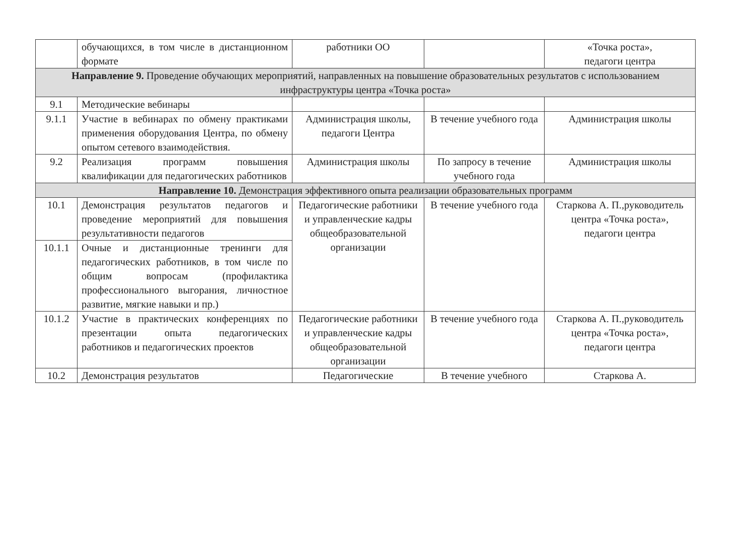| | обучающихся, в том числе в дистанционном формате | работники ОО | | «Точка роста», педагоги центра |
| Направление 9. Проведение обучающих мероприятий, направленных на повышение образовательных результатов с использованием инфраструктуры центра «Точка роста» | | | | |
| 9.1 | Методические вебинары | | | |
| 9.1.1 | Участие в вебинарах по обмену практиками применения оборудования Центра, по обмену опытом сетевого взаимодействия. | Администрация школы, педагоги Центра | В течение учебного года | Администрация школы |
| 9.2 | Реализация программ повышения квалификации для педагогических работников | Администрация школы | По запросу в течение учебного года | Администрация школы |
| Направление 10. Демонстрация эффективного опыта реализации образовательных программ | | | | |
| 10.1 | Демонстрация результатов педагогов и проведение мероприятий для повышения результативности педагогов | Педагогические работники и управленческие кадры общеобразовательной организации | В течение учебного года | Старкова А. П.,руководитель центра «Точка роста», педагоги центра |
| 10.1.1 | Очные и дистанционные тренинги для педагогических работников, в том числе по общим вопросам (профилактика профессионального выгорания, личностное развитие, мягкие навыки и пр.) | | | |
| 10.1.2 | Участие в практических конференциях по презентации опыта педагогических работников и педагогических проектов | Педагогические работники и управленческие кадры общеобразовательной организации | В течение учебного года | Старкова А. П.,руководитель центра «Точка роста», педагоги центра |
| 10.2 | Демонстрация результатов | Педагогические | В течение учебного | Старкова А. |